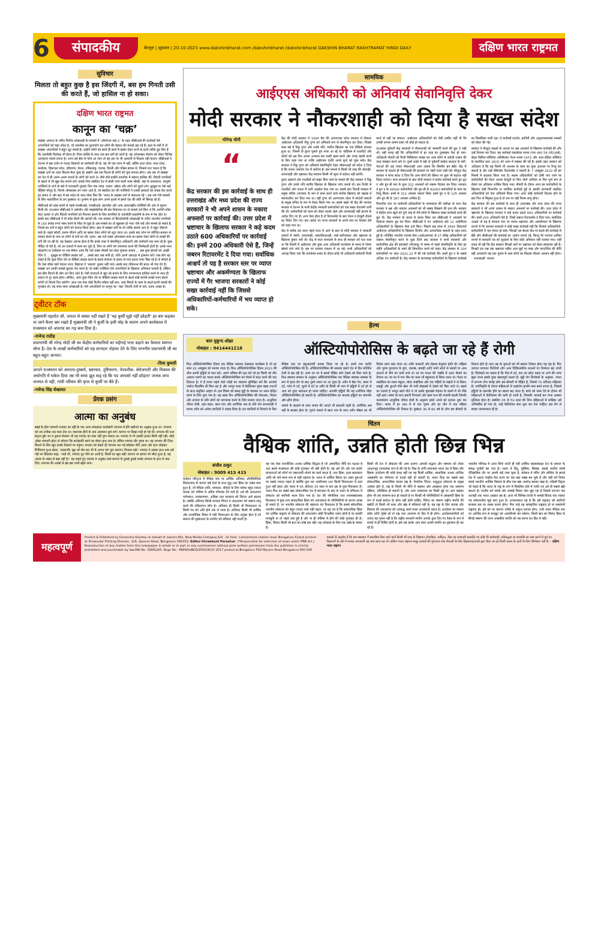6 संपादकीय बेंगलूरु | शुक्रवार | 20-10-2023 www.dakshinbharat.com /dakshinbharat /dakshinbharat DAKSHIN BHARAT RASHTRAMAT HINDI DAILY दक्षिण भारत राष्ट्रमत
सुविचार
मिलता तो बहुत कुछ है इस जिंदगी में, बस हम गिनती उसी की करते हैं, जो हासिल ना हो सका।
दक्षिण भारत राष्ट्रमत
कानून का ‘चक्र’
साइबर अपराध के जरिए वित्तीय धोखाधड़ी के मामलों में ‘ऑपरेशन चक्र-2’ के तहत सीबीआई की कार्रवाई ऐसे अपराधियों को कड़ा संदेश है, जो तकनीक का दुरुपयोग कर लोगों की मेहनत की कमाई उड़ा रहे हैं। हाल के वर्षों में तो साइबर अपराधियों ने बहुत लूट मचाई है। उन्होंने लोगों को बातों ही बातों में झांसा देकर ठगने के इतने तरीके ढूंढ लिए हैं कि तकनीकी विशेषज्ञ भी हैरान हैं! जिस व्यक्ति के साथ एक बार ठगी हो जाती है, वह ऑनलाइन लेनदेन को लेकर विभिन्न आशंकाएं पालने लगता है। अगर उसे बैंक से फोन आ जाए तो वह उस पर भी आसानी से विश्वास नहीं करता। सीबीआई ने देशभर में छह दर्जन से ज्यादा ठिकानों पर छापेमारी की है। वह भी एक राज्य में नहीं, बल्कि उत्तर प्रदेश, मध्य प्रदेश, कर्नाटक, हिमाचल प्रदेश, हरियाणा, केरल, तमिलनाडु, पंजाब, दिल्ली और पश्चिम बंगाल में; जिससे पता चलता है कि साइबर ठगों का जाल कितना फैल चुका है! इन्होंने अब तक कितने ही लोगों को चूना लगाया होगा। अब तक तो साइबर ठग देश में ही अलग-अलग स्थानों के लोगों को ठगते थे। जैसे-जैसे इन्होंने तकनीक में महारत हासिल की, विदेशी नागरिकों के खातों में भी खूब सेंध लगाने लगे। इसके लिए संबंधित देश में बोली जाने वाली भाषा सीखी, वहां के कामकाज, कानूनी एजेंसियों के ढांचे के बारे में जानकारी जुटाई। फिर एक जगह ‘दफ्तर’ खोला और लोगों को लूटने लगे। यूट्यूब पर ऐसे कई वीडियो मौजूद हैं, जिनमें ऑनलाइन ठग नजर आते हैं, जो संबंधित देश की एजेंसियों ने उनकी हरकतों को लाइव कैद करते हुए बनाए थे और बाद में इस संदेश के साथ पोस्ट किए कि ‘भारत के साइबर ठगों से सावधान रहें’। अब तक ऐसे मामलों के लिए नाइजीरिया के ठग कुख्यात थे। दुर्भाग्य से कुछ लोग अपने कृत्यों से हमारे देश की छवि भी बिगाड़ रहे हैं।
सीबीआई को उक्त छापों से पहले एफबीआई, एफबीआई, इंटरपोल और अन्य अंतरराष्ट्रीय एजेंसियों की ओर से सूचना मिली थी। दरअसल सीबीआई ने अमेजॉन और माइक्रोसॉफ्ट की इस शिकायत पर दो मामले दर्ज किए थे कि आरोपी कॉल सेंटर चलाते थे और विदेशी नागरिकों को निशाना बनाने के लिए कंपनियों के तकनीकी सहयोगी के रूप में पेश होते थे। इसके बाद सीबीआई ने नौ कॉल सेंटरों की तलाशी ली। एक मामला तो क्रिप्टोकरेंसी धोखाधड़ी के जरिए भारतीय नागरिकों से 100 करोड़ रुपए गबन करने के रैकेट से जुड़ा है। इस मामले का तो खुलासा हो गया। ऐसे कई और मामले हो सकते हैं, जिनमें इन ठगों ने बहुत लोगों को कंगाल किया होगा। हाल में साइबर ठगी के जो तरीके सामने आए हैं, वे बहुत चौंकाने वाले हैं। पहले लॉटरी, इनाम जीतने आदि का झांसा देकर लोगों को लूटा जाता था। उसके बाद फोन पर परिचित बनकर या सामान बेचने के नाम पर लोगों से ठगी का दौर आया। अब पार्ट टाइम ऑनलाइन काम का झांसा देकर लोगों से लाखों की ठगी की जा रही है। यह देखकर अचंभा होता है कि इनके जाल में सेवानिवृत्त अधिकारी और कर्मचारी तक फंस रहे हैं! कुछ पीड़ित तो ऐसे हैं, जो उन दफ्तरों में काम कर चुके हैं, जिन पर लोगों को जागरूक करने की जिम्मेदारी होती है। उनके पास वॉट्सऐप या टेलीग्राम पर एक मैसेज आया कि पार्ट टाइम नौकरी कर मोटा मुनाफा कमाएं ... बस कुछ होटलों को अच्छी रेटिंग दें ... यूट्यूब पर वीडियो लाइक करें ... उसके बाद जब मर्जी हो, राशि अपने अकाउंट में ट्रांसफर करें! जब लोग यह देखते हैं कि कुछ रेटिंग देने या वीडियो लाइक करने के बदले रोजाना दो हजार से पांच हजार रुपए मिल रहे हैं तो सोचते हैं कि ऐसा मौका क्यों गंवाया जाए! लिहाजा वे ‘प्रस्ताव’ ठुकरा नहीं पाते। उसके बाद जीवनभर की बचत भी गंवा देते हैं। साइबर ठग उनकी कमाई लूटकर ऐश करते हैं। देर-सबेर एजेंसियां ऐसे अपराधियों के खिलाफ अभियान चलाती हैं, लेकिन इस बीच कितने ही लोग ठग लिए जाते हैं। ऐसी वारदातों से खुद को बचाने के लिए जागरूकता हासिल करने के साथ ही लालच से दूर रहना होगा। सोचिए, अगर कुछ रेटिंग देने या वीडियो लाइक करने के बदले कोई कंपनी लाखों रुपए बांटने लगेगी तो कितने दिन चलेगी? आज तक ऐसा कोई वित्तीय मॉडल नहीं बना, जहां मिनटों के काम के बदले इतनी कमाई की गुंजाइश हो। यह साफ-साफ धोखाधड़ी है। ऐसे अपराधियों पर कानून का ‘चक्र’ जितनी तेजी से चले, उतना अच्छा है।
ट्वीटर टॉक
मुख्यमंत्री गहलोत जी, जनता से वास्ता नहीं रखते हैं ‘यह कुर्सी मुझे नहीं छोड़ती’ हर बार कहकर ना जाने कैसा भ्रम रखते हैं मुख्यमंत्री जी ने कुर्सी के इसी मोह के कारण अपने कार्यकाल में राजस्थान को अपराध का गढ़ बना दिया है।
-राजेन्द्र राठौड़
प्रधानमंत्री श्री नरेन्द्र मोदी जी का केंद्रीय कर्मचारियों का महँगाई भत्ता बढ़ाने का फैसला स्वागत योग्य है। देश के लाखों कर्मचारियों को यह शानदार तोहफा देने के लिए माननीय प्रधानमंत्री जी का बहुत-बहुत आभार।
-दिया कुमारी
आपने राजस्थान को अपराध-दुष्कर्म, भ्रष्टाचार, तुष्टिकरण, पेपरलीक- बेरोजगारी और विकास की अधोगति में धकेल दिया तब भी साफ झूठ कह रहे कि पद आपको नहीं छोड़ता! जनाब आप जनमत से नहीं, गांधी परिवार की कृपा से कुर्सी पर बैठे हैं।
-गजेन्द्र सिंह शेखावत
प्रेरक प्रसंग
आत्मा का अनुबंध
बंबई के हीरा व्यापारी रायचंद का वहीं के एक अन्य जवाहरात कारोबारी जगराम से हीरे खरीदने का अनुबंध हुआ था। जगराम को तय तारीख तक माल देना था। यकायक हीरों के दाम आसमान छूने लगे। कागज पर लिखा-पढ़ी हो गई थी। जगराम की दशा बद्‌तर हुई। घर व दुकान बेचकर भी वह रायचंद का माल नहीं पुगा सकता था। रायचंद से भी उसकी हालत छिपी नहीं रही। कोई ओछा व्यापारी होता तो सोचता कि करोड़पति बनने का मौका हाथ लगा है। लेकिन रायचंद धीर पुरुष था। वह जगराम की चिंता मिटाने के लिए खुद उसके ठिकाने पर पहुंचा। रायचंद को देखते ही जगराम फट गई छोड़कर नीचे आया और हाथ जोड़कर घिघियाता हुआ बोला, ‘लालाजी! खुद को बेच कर भी मैं अपना प्रण पूरा करूंगा। विश्वास रखें।’ रायचंद ने उसका हाथ थाम उसे गद्दी पर बिठाकर कहा, ‘भाई जी, रायचंद दूध पीने का आदी है, किसी का खून नहीं। कागज पर हमारा जो सौदा हुआ है, वह आत्मा के संबंध से बड़ा नहीं है।’ यह कहते हुए रायचंद ने अनुबंध वाले कागज के टुकड़े-टुकड़े करके जगराम के हाथ में थमा दिये। जगराम की आंखों से झर-झर पानी बहने लगा।
सामयिक
आईएएस अधिकारी को अनिवार्य सेवानिवृत्ति देकर
मोदी सरकार ने नौकरशाही को दिया है सख्त संदेश
योगेन्द्र योगी
“
केंद्र सरकार की इस कार्रवाई के साथ ही उत्तराखंड और मध्य प्रदेश की राज्य सरकारों ने भी अपने शासन के नकारा अफसरों पर कार्रवाई की। उत्तर प्रदेश में भ्रष्टाचार के खिलाफ सरकार ने कड़े कदम उठाते 600 अधिकारियों पर कार्रवाई की। इनमें 200 अधिकारी ऐसे हैं, जिन्हें जबरन रिटायरमेंट दे दिया गया। सर्वाधिक आश्चर्य तो यह है सरकार स्तर पर व्याप्त भ्रष्टाचार और अकर्मण्यता के खिलाफ राज्यों में गैर भाजपा सरकारों ने कोई सख्त कार्रवाई नहीं कि जिससे अधिकारियों-कर्मचारियों में भय व्याप्त हो सके।
केंद्र की मोदी सरकार ने 1994 बैच की अरुणाचल प्रदेश सरकार में सेवारत आईएएस अधिकारी रिंकू दुग्गा को अनिवार्य रूप से सेवानिवृत्त कर दिया। पिछले साल मई में रिंकू दुग्गा और उनके पति, संजीव खिरवार का एक वीडियो वायरल हुआ था, जिसमें वो कुत्ता घुमाते हुए नजर आ रहे थे। स्टेडियम में एथलीटों और कोचों को उस दिन अपना अभ्यास सत्र जल्दी खत्म करने और जगह खाली करने के लिए कहा गया था ताकि आईएएस दंपति अपने कुत्ते को घुमा सकें। केंद्र सरकार ने रिंकू दुग्गा को अनिवार्य सेवानिवृत्ति देकर नौकरशाहों को संदेश दे दिया है कि जनता जनार्दन देश में सर्वोच्च है। इस मामले में किसी भी तरह की कोताही, लापरवाही और भ्रष्टाचार केंद्र सरकार किसी भी सूरत में बर्दाश्त नहीं करेगी।
कुत्ता टहलाने और एथलीटों को बाहर किए जाने के मामले की केंद्र सरकार ने रिंकू दुग्गा और उनके पति संजीव खिरवार के खिलाफ जांच कराई थी। इस रिपोर्ट से एथलीटों और जनता में भारी आक्रोश फैल गया था। इसके बाद दिल्ली सरकार में प्रमुख सचिव (राजस्व) के रूप में काम करने वाले संजीव खिरवार को लद्दाख में स्थानांतरित कर दिया गया था। वहीं दुग्गा को अरुणाचल प्रदेश में स्वदेशी मामलों के प्रमुख सचिव के रूप में तैनात किया गया था। इससे पहले भी केंद्र की भाजपा सरकार ने देशभर के सभी केंद्रीय सरकारी कर्मचारियों को एक सख्त चेतावनी जारी की थी। कर्मचारियों को काम को लेकर सतर्क रहने और लापरवाही नहीं बरतने के आदेश दिए गए हैं। अगर ऐसा होता है तो रिटायरमेंट के बाद पेंशन व ग्रेच्युटी रोकने का निर्देश दिए गए। इस आदेश पर राज्य सरकारों से अपने स्तर पर फैसला लेने को कहा गया था।
केंद्र में करीब दस साल पहले सत्ता में आने के बाद से मोदी सरकार ने सरकारी दफ्तरों में पसरी, लापरवाही, लालफीताशाही, भाई-भतीजावाद और भ्रष्टाचार के खिलाफ हुंकार भरी थी। केंद्र में सत्ता संभालने के साथ ही सरकार को पता चला था कि दिल्ली में आईएएस और कुछ अन्य अधिकारी कार्यालय के समय में गोल्फ खेलने चले जाते हैं। इस पर सरकार एक्शन में आ गई। सभी अधिकारियों को आगाह किया गया कि कार्यालय समय के दौरान कोई भी अधिकारी-कर्मचारी निजी कार्य से नहीं जा सकता। आईएएस अधिकारियों को ऐसी उम्मीद नहीं थी कि उनकी लगाम थामने वाला भी कोई हो सकता है।
दरअसल पूर्ववर्ती केंद्र सरकारों ने नौकरशाही को मनमर्जी करने की छूट दे रखी थी। यही वजह रही कि अधिकारियों में हर तरह का दुस्साहस पैदा हो गया। अधिकारी नौकरी को निजी मिल्कियत समझ कर आम लोगों से अंग्रेजी शासन की तरह व्यवहार करने लगे थे। दूसरे शब्दों में कहें तो पूर्ववर्ती कांग्रेस सरकार के मंत्री-नेताओं की शह पाकर नौकरशाही आम अवाम कि सिरमौर बन बैठी। केंद्र में सरकार के पलटते ही नौकरशाहों की हरकतों पर गहरी नजर रखी गई। मौजूदा केंद्र सरकार ने साफ संदेश दे दिया कि आम लोगों की कीमत पर कुछ भी बर्दाश्त नहीं किया जाएगा। सत्ता संभालने के बाद मोदी सरकार ने कठोर कार्रवाई करते हुए ग्रुप ए और ग्रुप बी स्तर के कुल 312 अफसरों को जबरन रिटायर कर दिया। सरकार ने ग्रुप ए के 36000 कर्मचारियों और ग्रुप बी के 82000 कर्मचारियों के काम का रिव्यू किया। इनमें से 312 अफसर नकारा मिले। इनमें ग्रुप ए के 125 अफसर और ग्रुप बी के 187 अफसर शामिल हैं।
विभागीय स्तर पर कर्मचारी-अधिकारियों के कामकाज की समीक्षा के साथ केंद्र सरकार ने भ्रष्ट और नाकारा अफसरों को भी सबक सिखाने की ठान ली। सरकार ने केंद्रीय जांच ब्यूरो को पूरी तरह से ऐसे लोगों के खिलाफ सख्त कार्रवाई करने की छूट दी। केंद्र सरकार के कदम से कदम मिला कर सीबीआई ने अफसरों पर शिकंजा कसना शुरु कर दिया। सीबीआई ने 44 आईएएस और 12 आईपीएस अधिकारियों के खिलाफ केस दर्ज किए। पिछले छह साल में 3464 शिकायतें आईएएस अधिकारियों के खिलाफ वित्तीय और आपराधिक मामलों के तहत प्राप्त हुई हैं। प्रतिष्ठित भारतीय राजस्व सेवा (आईआरएस) से 27 वरिष्ठ अधिकारियों को जबरन सेवानिवृत्त करने के कुछ दिनों बाद सरकार ने सभी मंत्रालयों और सार्वजनिक क्षेत्र की इकाइयों (पीएसयू) से समय से पहले सेवानिवृत्ति के लिए हर महीने अधिकारियों के नामों की सिफारिश करने को कहा। केंद्र सरकार के 104 कर्मचारियों पर साल 2021-22 में की गई कार्रवाई की। इनमें ग्रुप ए के सबसे अधिक 45 कर्मचारी हैं। केंद्र सरकार के लापरवाह कर्मचारियों के खिलाफ कार्रवाई का सिलसिला जारी रहा। ये कार्रवाई प्रदर्शन, हाजिरी और अनुशासनात्मक मामलों को लेकर की गई।
सरकार ने मौजूदा साक्ष्यों के आधार पर भ्रष्ट अफसरों के खिलाफ कार्रवाई की और उन्हें रिटायर कर दिया। यह कार्रवाई फंडामेंटल रूल्स (एफ आर) 56 (जे)(आई), सेंट्रल सिविल सर्विसेज (सीसीएस) पेंशन रूल्स 1972 और आल इंडिया सर्विसेज के संशोधित रूल 16(3) को ध्यान में रखकर की गई है। इसके तहत सरकार को अधिकार है कि वह किसी भी अफसर के काम का कुछ अंतराल पर रिव्यू कर सकती है और उन्हें प्रीमैच्योर रिटायरमेंट दे सकती है। 7 अक्टूबर 2022 को इन नियमों में बदलाव किया गया है। सक्षम अधिकारियों को दोषी पाए जाने पर कर्मचारियों की पेंशन अथवा ग्रेच्युटी या फिर दोनों आंशिक या फिर पूर्ण रूप से रोकने का अधिकार शामिल किया गया। नौकरी के दौरान अगर इन कर्मचारियों के खिलाफ कोई विभागीय या न्यायिक कार्रवाई हुई तो इसकी जानकारी संबंधित अधिकारियों को देना अनिवार्य किया गया। अगर कोई कर्मचारी रिटायर होने के बाद फिर से नियुक्त हुआ है तो उस पर यही नियम लागू होगा।
केंद्र सरकार की इस कार्रवाई के साथ ही उत्तराखंड और मध्य प्रदेश की राज्य सरकारों ने भी अपने शासन के नकारा अफसरों पर कार्रवाई की। उत्तर प्रदेश में भ्रष्टाचार के खिलाफ सरकार ने कड़े कदम उठाते 600 अधिकारियों पर कार्रवाई की। इनमें 200 अधिकारी ऐसे हैं, जिन्हें जबरन रिटायरमेंट दे दिया गया। सर्वाधिक आश्चर्य तो यह है सरकार स्तर पर व्याप्त भ्रष्टाचार और अकर्मण्यता के खिलाफ राज्यों में गैर भाजपा सरकारों ने कोई सख्त कार्रवाई नहीं कि जिससे अधिकारियों-कर्मचारियों में भय व्याप्त हो सके। विपक्षी दल बेशक केंद्र पर बदले की कार्रवाई से ईडी और सीबीआई की कार्रवाई का आरोप लगाते रहें, किन्तु गैर भाजपा शासित राज्यों में सरकारी तंत्र को सुधारने के लिए कोई अभियान नहीं चलाया गया। यही वजह भी रही कि केंद्र सरकार विपक्षी दलों पर भ्रष्टाचार को लेकर हमलावर रही है। विपक्षी दल जब तक भ्रष्टाचार सहित अन्य मुद्दों पर स्पष्ट और पारदर्शिता की नीति नहीं अपनाएंगे तब तक चुनाव में आम लोगों का विश्वास जीतना आसान नहीं होगा। - ‘प्रभासाक्षी’ साभार
हेल्थ
बाल मुकुन्द ओझा
मोबाइल : 9414441218
ऑस्टियोपोरोसिस के बढ़ते जा रहे हैं रोगी
विश्व ऑस्टियोपोरोसिस दिवस एक वैश्विक स्वास्थ्य देखभाल कार्यक्रम है जो हर साल 20 अक्टूबर को मनाया जाता है। विश्व ऑस्टियोपोरोसिस दिवस 2023 की थीम अपनी हड्डियों से प्यार करें। अपने भविष्य की रक्षा करें जो हर किसी को तीन आसान चरणों का पालन करके ऑस्टियोपोरोसिस को रोकने में मदद करने की याद दिलाता है। ये हैं वजन सहने वाले जोड़ों का व्यायाम सुनिश्चित करें कि आपको पर्याप्त विटामिन डी मिल रहा है और भरपूर मात्रा में कैल्शियम युक्त खाद्य पदार्थों के साथ संतुलित आहार लें। इस विषय को समग्र हड्डी के स्वास्थ्य पर ध्यान केंद्रित करने के लिए चुना गया है। यह खास दिन ऑस्टियोपोरोसिस की रोकथाम, निदान और उपचार के प्रति लोगों को जागरूक करने के लिए मनाया जाता है। आधुनिक जीवन शैली, रहन सहन, खान पान और शारीरिक श्रम के प्रति घोर लापरवाही ने मानव शरीर को अनेक व्याधियों ने जकड़ लिया है। इन व्याधियों से निपटने के लिए वैश्विक स्तर पर बहुआयामी प्रयास किया जा रहे है। इनमें एक व्याधि ऑस्टियोपोरोसिस की है। ऑस्टियोपोरोसिस की समस्या हमारे देश में दिन प्रतिदिन तेजी से बढ़ रही है। आज घर घर में इससे पीड़ित लोग देखने को मिल जाते है। विश्व स्वास्थ्य संगठन के अनुसार ऑस्टियोपोरोसिस एक वैश्विक स्वास्थ्य समस्या के रूप में हृदय रोग के बाद दूसरे स्थान पर आ चुका है। शरीर में बैक पेन, कमर में दर्द, गर्दन में दर्द, घुटने में दर्द या शरीर के किसी भी भाग में हड्डियों में दर्द हो तो आप को तुरंत सावधान हो जाना चाहिए। आपकी हड्डियों की यह शारीरिक पीड़ा ऑस्टियोपोरोसिस हो सकती है। ऑस्टियोपोरोसिस का मतलब हड्डियों का कमजोर और क्षीण होना।
जमाने के बदलने के साथ मानव की आदतें भी बदलती रहती है। शारीरिक श्रम नहीं के बराबर होता है। पुराने जमाने में खान पान के साथ शरीर सौष्ठव का भी विशेष ध्यान रखा जाता था। शरीर कसरती और मेहनत बेशुमार होती थी। महिला और पुरुष दूरदराज के कुएं, तालाब, बावड़ी आदि पानी श्रोतों से मटकों या अन्य साधनों से पीने का पानी लाते थे। घर घर पत्थर की चक्की में आटा पीसने का रिवाज था। घर घर में गाय भैंस का काम भी बहुतायत से किया जाता था। पैदल या साइकिल का स्थान स्कूटर, मोटर साइकिल और चार पहियों के वाहनों ने ले लिया। कबड्डी और कुश्ती जैसे खेल भी गली मोहल्लों में देखने को मिल जाते थे। कहने का तात्पर्य है भरपूर खाते पीते थे तो उसके मुकाबले मेहनत के कामों में भी पीछे नहीं रहते। समय के साथ हमारी दिनचर्या और खान पान की प्रणाली बदली जिसके फलस्वरूप आधुनिक जीवन शैली के अनुरूप हमने अपने को ढालना शुरू कर दिया। भारत में हर आठ में से एक पुरुष और हर तीन में एक महिला ऑस्टियोपोरोसिस की शिकार है। मुख्यतः 30 से 60 वर्ष के लोग इस बीमारी के शिकार होते हैं। कम उम्र के युवाओं को भी इसका शिकार होना पड़ रहा है। फिर उपचार लगातार फिजियो और अन्य चिकित्सकीय साधनों पर निर्भरता बढ़ जाती है। विशेषज्ञों का कहना है कि पीठ में दर्द, कद का छोटा पड़ना या आगे की तरफ झुक जाना इसके कुछ महत्वपूर्ण लक्षण हैं। हड्डी रोग विशेषज्ञों के अनुसार, भारत में लगभग तीन करोड़ लोग इस बीमारी से पीड़ित हैं, जिसमें 70 प्रतिशत महिलाएं हैं। रजोनिवृत्ति के दौरान महिलाओं में एस्ट्रोजेन हार्मोन कम बनने लगता है, जिससे हड्डियों के कमजोर होने का खतरा बढ़ जाता है। बच्चे को जन्म देने के दौरान भी महिलाओं में कैल्शियम की कमी हो जाती है, जिसकी भरपाई कर पाना अक्सर मुश्किल होता है। इसलिए 45 से 50 साल की जिन महिलाओं में मासिक धर्म अनियमित हो गया हो, उन्हें कैल्शियम लेना शुरू कर देना चाहिए। इस रोग से बचाव जागरूकता ही है।
चिंतन
वैश्विक शांति, उन्नति होती छिन्न भिन्न
संजीव ठाकुर
मोबाइल : 9009 415 415
वर्तमान परिदृश्य में वैश्विक स्तर पर धार्मिक अतिवाद औपनिवेशिक विस्तारवाद के कारण कई देशों के मध्य युद्ध तथा हिंसा का तांडव मचा हुआ है, जो वैश्विक शांति, मानवता, सौहार्द के लिए सर्वथा बहुत ज्यादा घातक एवं भविष्य में अप्रिय परिणाम देने वाले हैं। धर्म की अवधारणा परोपकार, जनकल्याण, अहिंसा तथा मानवता को निरंतर आगे बढ़ाना है। जबकि अतिवाद किसी मान्यता विचार व अवधारणा को जबरन लागू करने की प्रक्रियागत सोच है। अतिवाद ही किसी भी विचारधारा या किसी पंथ को अति होने तक ले जाना है। अतिवाद किसी भी धार्मिक और राजनीतिक विषय में ऐसी विचारधारा के लिए प्रयुक्त होता है जो समाज की मुख्यधारा के नजरिए को स्वीकार नहीं करती है।
यह एक ऐसा राजनीतिक अथवा धार्मिक सिद्धांत है जो अमर्यादित नीति का पक्षधर है तथा इसमें मध्यस्थता की कोई गुंजाइश भी नहीं होती है। यह धर्म की ओर एवं कठोर मान्यताओं को लोगों पर जबरदस्ती थोपने का कार्य करता है, तथा हिंसा, हत्या बलात्कार आदि को सर्व मान्य रूप से सही ठहराता है। भारत में धार्मिक विवाद का असर युवाओं पर सबसे ज्यादा पड़ता है क्योंकि युवा मन अपरिपक्व तथा किसी विचारधारा में ढला हुआ नहीं रहता और भारत में 65 प्रतिशत 35 साल से कम उम्र के युवा निवासरत हैं। भारत विश्व का सबसे बड़ा लोकतांत्रिक देश हैं स्वतंत्रता के बाद से भारत के संविधान में लोकतंत्र को सर्वोपरि स्थान दिया गया है। देश की भौगोलिक तथा जनसंख्यात्मक विशालता में कुछ तत्व सांप्रदायिक हिंसा एवं अराजकता के परिस्थितियों के कारण उत्पन्न हो सकते हैं, पर भारतीय लोकतंत्र की महानता एवं विशालता है कि इससे संवैधानिक भारतीय लोकतंत्र को बहुत ज्यादा फर्क नहीं पड़ता, पर यह तय है कि सांप्रदायिक हिंसा एवं धार्मिक कट्टरता से लोकतंत्र की अवधारणा थोड़ी दिग्भ्रमित जरूर होती है पर इसकी मजबूती ना तो पहले कम हुई है और ना ही भविष्य में होने की कोई गुंजाइश ही है। हिंसा, विवाद किसी भी बात का कोई हल नहीं। यह लोकतंत्र के लिए एक धब्बे के समान है।
किसी भी देश में लोकतंत्र की आम धारणा आपसी सद्भाव और सम्भाव को लेकर आधारभूत रचनात्मक रूप से की गई है। विश्व के शांति प्रस्तावक भारत देश में हिंसा और हिंसक आंदोलन की कोई जगह नहीं एवं यह किसी धार्मिक, सामाजिक अथवा आर्थिक असहमति का परिणाम तो कतई नहीं हो सकती है। भारत विश्व का सबसे बड़ा लोकतांत्रिक, प्रजातांत्रिक स्वतंत्र राष्ट्र है। वैचारिक चिंतन, प्रभुद्धता लोकतंत्र के प्रमुख अवयव होते हैं, राष्ट्र के किसी भी नीति में सहमत और असहमत होना एक सामान्य प्रक्रिया, प्रतिक्रिया हो सकती है, और आम जनमानस का किसी मुद्दे पर आप सहमत होना भी एक सामान्य बात हो सकती है पर किन्हीं भी परिस्थितियों में असहमति हिंसा के रूप में कतई बर्दाश्त के योग्य नहीं होनी चाहिए, विरोध का स्वरूप राष्ट्रीय संपत्ति की बर्बादी तो किसी भी काल और खंड में स्वीकार्य नहीं है। यह राष्ट्र के लिए घातक और विकास की अवधारणा को अवरुद्ध करने वाला आत्मघाती कदम है। आंदोलन का स्वरूप सदैव शांति पूर्वक हो तो राष्ट्र तथा आमजन के हित में ही होगा। आंदोलनकारियों को शायद यह गुमान नहीं है कि राष्ट्रीय सरकारी संपत्ति आपके द्वारा दिए गए टैक्स के रूप में रुपयों से ही निर्मित होती है, इसे नष्ट करके आप स्वयं अपनी संपत्ति का नुकसान ही कर रहे हैं।
भारतीय परिपेक्ष में आज सिर्फ जाती ही नहीं धार्मिक महत्वाकांक्षा देश के समाज के समक्ष चुनौती बन गया है। भारत में हिंदू, मुस्लिम, सिक्ख, इसाई जातीय संघर्ष ऐतिहासिक तौर पर अपनी जड़ें जमा चुका है, वर्तमान में मंदिर और मस्जिद के झगड़े देश में अशांत माहौल पैदा करने का एक बड़ा सबब बन चुके हैं और यही वर्ग विभेद संघर्ष भारतीय आर्थिक विकास के बीच एक बड़ा अवरोध बनकर खड़ा है। पश्चिमी विद्वान भी कहते हैं कि भारत के राष्ट्र के रूप में विकसित होने में जाति एवं धर्म ही सबसे बड़ी बाधाएं हैं। जातीय वर्ग संघर्ष और भाषाई विवाद ऐसा मुद्दा रहा है जिससे लगभग एक शताब्दी तक भारत आक्रांत रहा है। आज भी विभिन्न राज्यों में भाषाई विवाद एक ज्वलंत एवं संवेदनशील मुद्दा बना हुआ है। आवश्यकता यह है कि हमें राष्ट्रवाद को सर्वोपरि मानकर इस पर अमल करना होगा। फिर चाहे वह सांस्कृतिक राष्ट्रवाद हो या समावेशी राष्ट्रवाद हो। हमें इन पर कारगर तरीके से अंकुश लगाना होगा, तभी भारत वैश्विक स्तर पर आर्थिक रूप से मजबूत एवं आत्मनिर्भर बन सकेगा। किसी बात का विरोध हिंसा के बिगड़े स्वरूप की तरफ शासकीय संपत्ति को नष्ट करना देश हित में नहीं।
महत्वपूर्ण
Printed & Published by Devendra Sharma on behalf of owners M/s. New Media Company,6/4 , Ist floor, Cantonment station road, Bengaluru-51and printed at Dinasudar Printing Division, 116, Queens Road, Bengaluru-560052. Editor-Shreekant Parashar, (*Responsible for selection of news under PRB Act.) Reproduction of any matter from this newspaper in whole or in part or any suchmanner without prior written permission from the publisher is strictly prohibited and punishable by law.RNI No. 58061/93. Regn No.: RNP/KA/BGS/2050/2015-2017 posted at Bengaluru PSO Mysore Road Bengaluru-560 026
पाठकों से अनुरोध है कि इस प्रकाशन में प्रकाशित किए जाने वाले किसी भी तरह के विज्ञापन (वैवाहिक, वर्गीकृत, टेंडर एवं सजावटी इत्यादि) पर कोई भी कार्यवाही, प्रतिबद्धता या धनराशि का व्यय करने से पूर्व इन विज्ञापनों के बारे में समस्त जानकारी वह स्वयं प्राप्त कर लें। दक्षिण भारत राष्ट्रमत समूह उत्पादों की गुणवत्ता तथा सेवाओं के लिए विज्ञापनदाताओं द्वारा किए जा रहे किसी प्रकार के दावों के लिए जिम्मेदार नहीं है। – दक्षिण भारत राष्ट्रमत